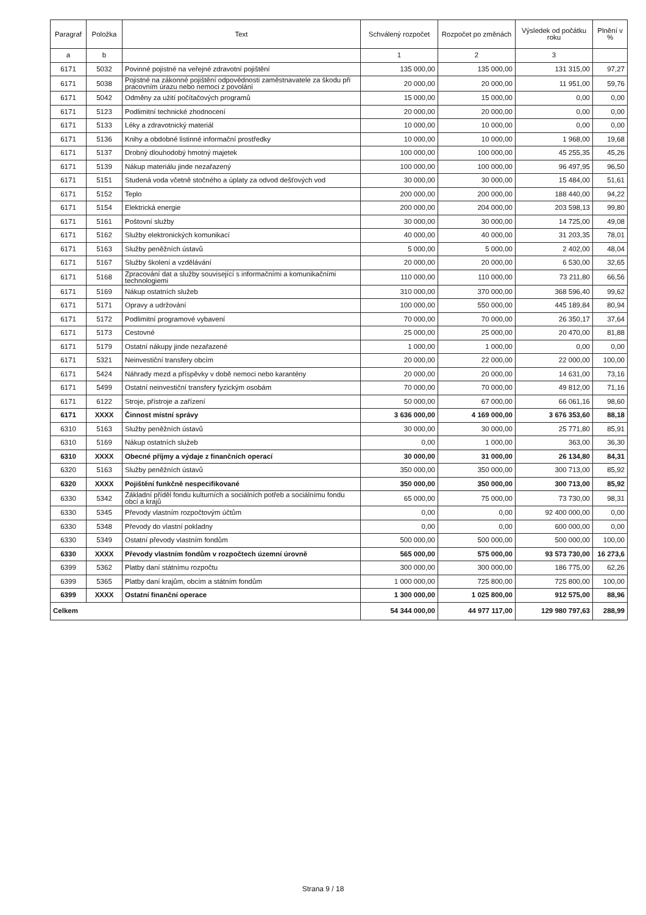| Paragraf | Položka | Text | Schválený rozpočet | Rozpočet po změnách | Výsledek od počátku roku | Plnění v % |
| --- | --- | --- | --- | --- | --- | --- |
| a | b | | 1 | 2 | 3 | |
| 6171 | 5032 | Povinné pojistné na veřejné zdravotní pojištění | 135 000,00 | 135 000,00 | 131 315,00 | 97,27 |
| 6171 | 5038 | Pojistné na zákonné pojištění odpovědnosti zaměstnavatele za škodu při pracovním úrazu nebo nemoci z povolání | 20 000,00 | 20 000,00 | 11 951,00 | 59,76 |
| 6171 | 5042 | Odměny za užití počítačových programů | 15 000,00 | 15 000,00 | 0,00 | 0,00 |
| 6171 | 5123 | Podlimitní technické zhodnocení | 20 000,00 | 20 000,00 | 0,00 | 0,00 |
| 6171 | 5133 | Léky a zdravotnický materiál | 10 000,00 | 10 000,00 | 0,00 | 0,00 |
| 6171 | 5136 | Knihy a obdobné listinné informační prostředky | 10 000,00 | 10 000,00 | 1 968,00 | 19,68 |
| 6171 | 5137 | Drobný dlouhodobý hmotný majetek | 100 000,00 | 100 000,00 | 45 255,35 | 45,26 |
| 6171 | 5139 | Nákup materiálu jinde nezařazený | 100 000,00 | 100 000,00 | 96 497,95 | 96,50 |
| 6171 | 5151 | Studená voda včetně stočného a úplaty za odvod dešťových vod | 30 000,00 | 30 000,00 | 15 484,00 | 51,61 |
| 6171 | 5152 | Teplo | 200 000,00 | 200 000,00 | 188 440,00 | 94,22 |
| 6171 | 5154 | Elektrická energie | 200 000,00 | 204 000,00 | 203 598,13 | 99,80 |
| 6171 | 5161 | Poštovní služby | 30 000,00 | 30 000,00 | 14 725,00 | 49,08 |
| 6171 | 5162 | Služby elektronických komunikací | 40 000,00 | 40 000,00 | 31 203,35 | 78,01 |
| 6171 | 5163 | Služby peněžních ústavů | 5 000,00 | 5 000,00 | 2 402,00 | 48,04 |
| 6171 | 5167 | Služby školení a vzdělávání | 20 000,00 | 20 000,00 | 6 530,00 | 32,65 |
| 6171 | 5168 | Zpracování dat a služby související s informačními a komunikačními technologiemi | 110 000,00 | 110 000,00 | 73 211,80 | 66,56 |
| 6171 | 5169 | Nákup ostatních služeb | 310 000,00 | 370 000,00 | 368 596,40 | 99,62 |
| 6171 | 5171 | Opravy a udržování | 100 000,00 | 550 000,00 | 445 189,84 | 80,94 |
| 6171 | 5172 | Podlimitní programové vybavení | 70 000,00 | 70 000,00 | 26 350,17 | 37,64 |
| 6171 | 5173 | Cestovné | 25 000,00 | 25 000,00 | 20 470,00 | 81,88 |
| 6171 | 5179 | Ostatní nákupy jinde nezařazené | 1 000,00 | 1 000,00 | 0,00 | 0,00 |
| 6171 | 5321 | Neinvestiční transfery obcím | 20 000,00 | 22 000,00 | 22 000,00 | 100,00 |
| 6171 | 5424 | Náhrady mezd a příspěvky v době nemoci nebo karantény | 20 000,00 | 20 000,00 | 14 631,00 | 73,16 |
| 6171 | 5499 | Ostatní neinvestiční transfery fyzickým osobám | 70 000,00 | 70 000,00 | 49 812,00 | 71,16 |
| 6171 | 6122 | Stroje, přístroje a zařízení | 50 000,00 | 67 000,00 | 66 061,16 | 98,60 |
| 6171 | XXXX | Činnost místní správy | 3 636 000,00 | 4 169 000,00 | 3 676 353,60 | 88,18 |
| 6310 | 5163 | Služby peněžních ústavů | 30 000,00 | 30 000,00 | 25 771,80 | 85,91 |
| 6310 | 5169 | Nákup ostatních služeb | 0,00 | 1 000,00 | 363,00 | 36,30 |
| 6310 | XXXX | Obecné příjmy a výdaje z finančních operací | 30 000,00 | 31 000,00 | 26 134,80 | 84,31 |
| 6320 | 5163 | Služby peněžních ústavů | 350 000,00 | 350 000,00 | 300 713,00 | 85,92 |
| 6320 | XXXX | Pojištění funkčně nespecifikované | 350 000,00 | 350 000,00 | 300 713,00 | 85,92 |
| 6330 | 5342 | Základní příděl fondu kulturních a sociálních potřeb a sociálnímu fondu obcí a krajů | 65 000,00 | 75 000,00 | 73 730,00 | 98,31 |
| 6330 | 5345 | Převody vlastním rozpočtovým účtům | 0,00 | 0,00 | 92 400 000,00 | 0,00 |
| 6330 | 5348 | Převody do vlastní pokladny | 0,00 | 0,00 | 600 000,00 | 0,00 |
| 6330 | 5349 | Ostatní převody vlastním fondům | 500 000,00 | 500 000,00 | 500 000,00 | 100,00 |
| 6330 | XXXX | Převody vlastním fondům v rozpočtech územní úrovně | 565 000,00 | 575 000,00 | 93 573 730,00 | 16 273,6 |
| 6399 | 5362 | Platby daní státnímu rozpočtu | 300 000,00 | 300 000,00 | 186 775,00 | 62,26 |
| 6399 | 5365 | Platby daní krajům, obcím a státním fondům | 1 000 000,00 | 725 800,00 | 725 800,00 | 100,00 |
| 6399 | XXXX | Ostatní finanční operace | 1 300 000,00 | 1 025 800,00 | 912 575,00 | 88,96 |
| Celkem | | | 54 344 000,00 | 44 977 117,00 | 129 980 797,63 | 288,99 |
Strana 9 / 18